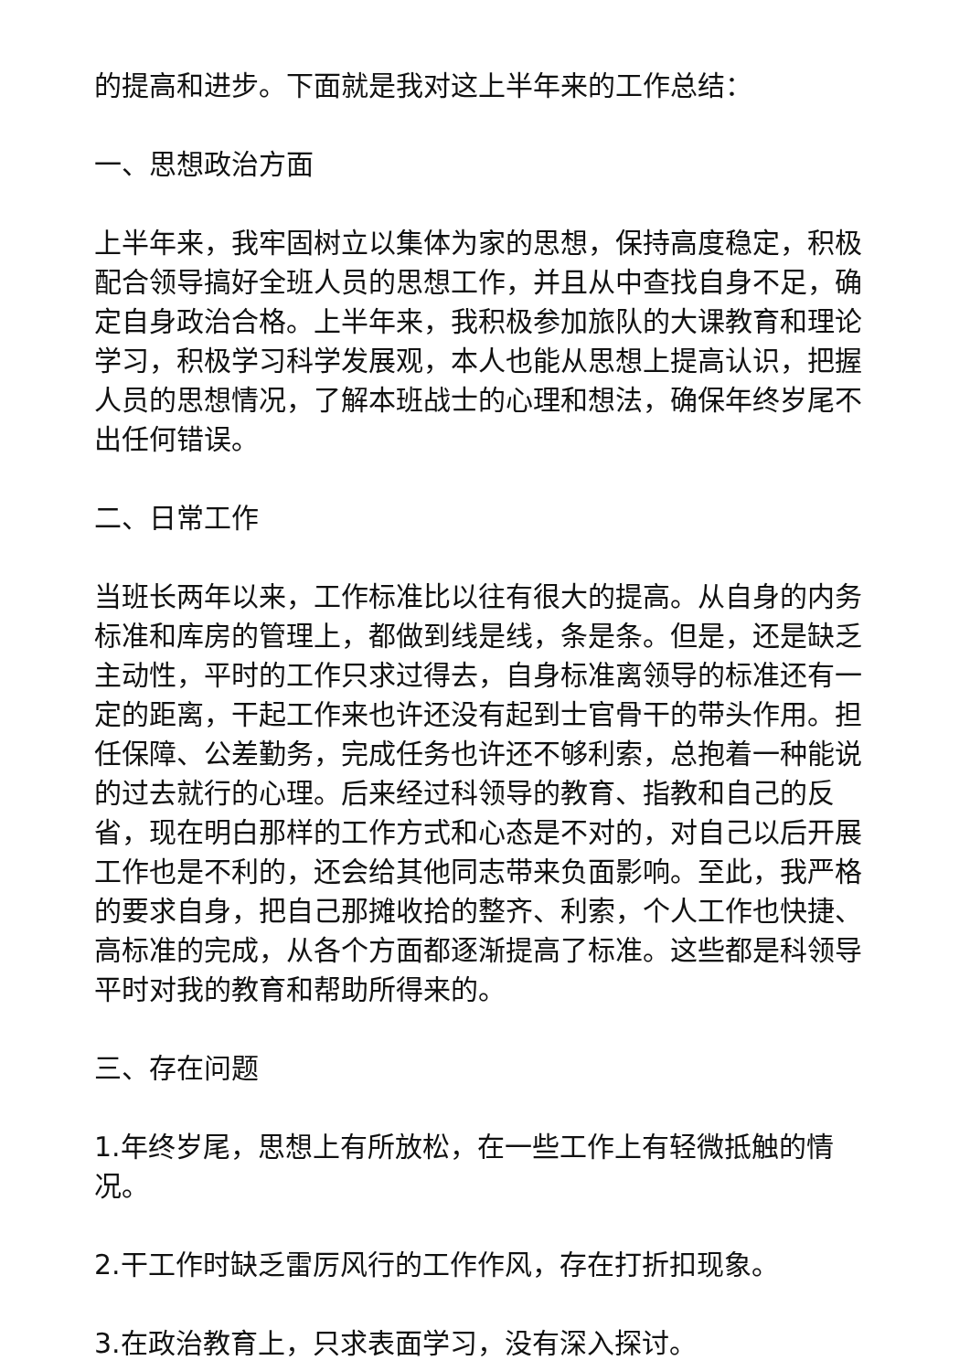的提高和进步。下面就是我对这上半年来的工作总结：
一、思想政治方面
上半年来，我牢固树立以集体为家的思想，保持高度稳定，积极配合领导搞好全班人员的思想工作，并且从中查找自身不足，确定自身政治合格。上半年来，我积极参加旅队的大课教育和理论学习，积极学习科学发展观，本人也能从思想上提高认识，把握人员的思想情况，了解本班战士的心理和想法，确保年终岁尾不出任何错误。
二、日常工作
当班长两年以来，工作标准比以往有很大的提高。从自身的内务标准和库房的管理上，都做到线是线，条是条。但是，还是缺乏主动性，平时的工作只求过得去，自身标准离领导的标准还有一定的距离，干起工作来也许还没有起到士官骨干的带头作用。担任保障、公差勤务，完成任务也许还不够利索，总抱着一种能说的过去就行的心理。后来经过科领导的教育、指教和自己的反省，现在明白那样的工作方式和心态是不对的，对自己以后开展工作也是不利的，还会给其他同志带来负面影响。至此，我严格的要求自身，把自己那摊收拾的整齐、利索，个人工作也快捷、高标准的完成，从各个方面都逐渐提高了标准。这些都是科领导平时对我的教育和帮助所得来的。
三、存在问题
1.年终岁尾，思想上有所放松，在一些工作上有轻微抵触的情况。
2.干工作时缺乏雷厉风行的工作作风，存在打折扣现象。
3.在政治教育上，只求表面学习，没有深入探讨。